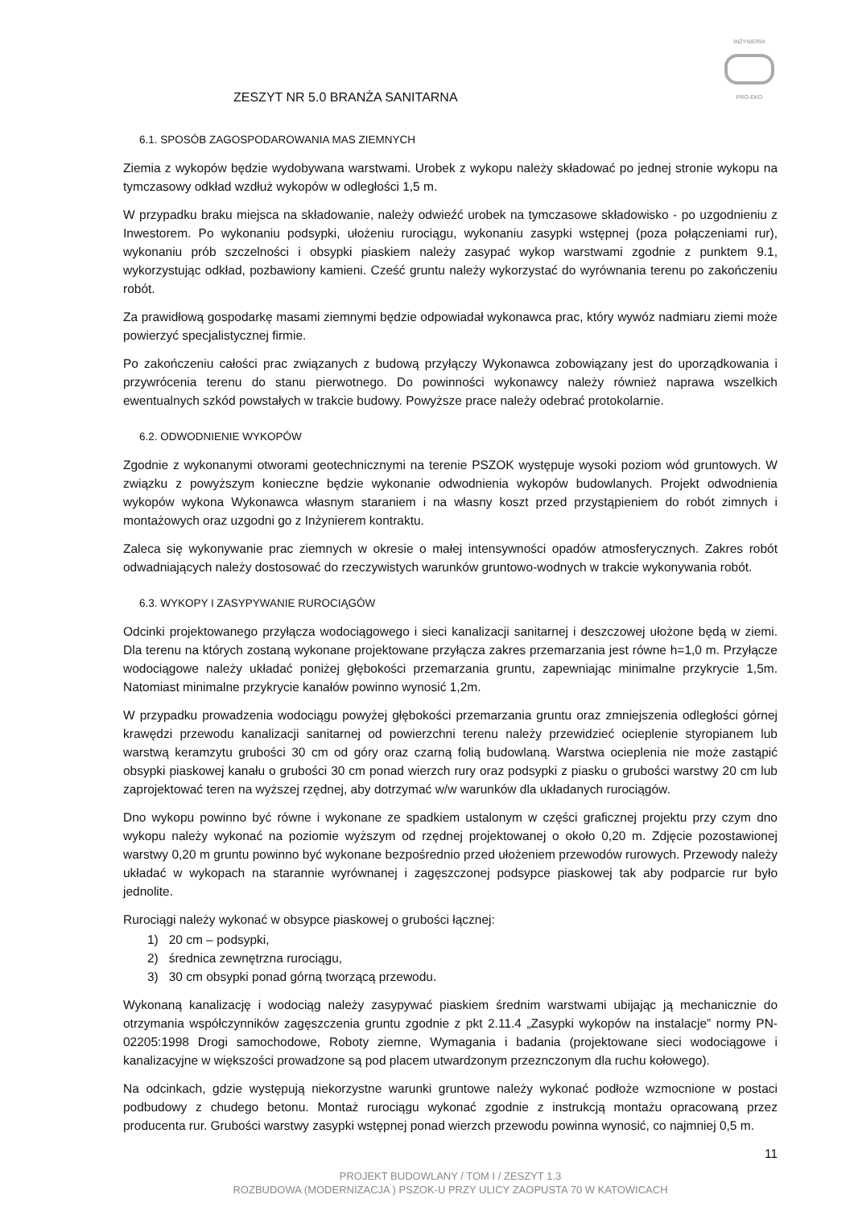ZESZYT NR 5.0 BRANŻA SANITARNA
INŻYNIERIA
PRO-EKO
6.1. SPOSÓB ZAGOSPODAROWANIA MAS ZIEMNYCH
Ziemia z wykopów będzie wydobywana warstwami. Urobek z wykopu należy składować po jednej stronie wykopu na tymczasowy odkład wzdłuż wykopów w odległości 1,5 m.
W przypadku braku miejsca na składowanie, należy odwieźć urobek na tymczasowe składowisko - po uzgodnieniu z Inwestorem. Po wykonaniu podsypki, ułożeniu rurociągu, wykonaniu zasypki wstępnej (poza połączeniami rur), wykonaniu prób szczelności i obsypki piaskiem należy zasypać wykop warstwami zgodnie z punktem 9.1, wykorzystując odkład, pozbawiony kamieni. Cześć gruntu należy wykorzystać do wyrównania terenu po zakończeniu robót.
Za prawidłową gospodarkę masami ziemnymi będzie odpowiadał wykonawca prac, który wywóz nadmiaru ziemi może powierzyć specjalistycznej firmie.
Po zakończeniu całości prac związanych z budową przyłączy Wykonawca zobowiązany jest do uporządkowania i przywrócenia terenu do stanu pierwotnego. Do powinności wykonawcy należy również naprawa wszelkich ewentualnych szkód powstałych w trakcie budowy. Powyższe prace należy odebrać protokolarnie.
6.2. ODWODNIENIE WYKOPÓW
Zgodnie z wykonanymi otworami geotechnicznymi na terenie PSZOK występuje wysoki poziom wód gruntowych. W związku z powyższym konieczne będzie wykonanie odwodnienia wykopów budowlanych. Projekt odwodnienia wykopów wykona Wykonawca własnym staraniem i na własny koszt przed przystąpieniem do robót zimnych i montażowych oraz uzgodni go z Inżynierem kontraktu.
Zaleca się wykonywanie prac ziemnych w okresie o małej intensywności opadów atmosferycznych. Zakres robót odwadniających należy dostosować do rzeczywistych warunków gruntowo-wodnych w trakcie wykonywania robót.
6.3. WYKOPY I ZASYPYWANIE RUROCIĄGÓW
Odcinki projektowanego przyłącza wodociągowego i sieci kanalizacji sanitarnej i deszczowej ułożone będą w ziemi. Dla terenu na których zostaną wykonane projektowane przyłącza zakres przemarzania jest równe h=1,0 m. Przyłącze wodociągowe należy układać poniżej głębokości przemarzania gruntu, zapewniając minimalne przykrycie 1,5m. Natomiast minimalne przykrycie kanałów powinno wynosić 1,2m.
W przypadku prowadzenia wodociągu powyżej głębokości przemarzania gruntu oraz zmniejszenia odległości górnej krawędzi przewodu kanalizacji sanitarnej od powierzchni terenu należy przewidzieć ocieplenie styropianem lub warstwą keramzytu grubości 30 cm od góry oraz czarną folią budowlaną. Warstwa ocieplenia nie może zastąpić obsypki piaskowej kanału o grubości 30 cm ponad wierzch rury oraz podsypki z piasku o grubości warstwy 20 cm lub zaprojektować teren na wyższej rzędnej, aby dotrzymać w/w warunków dla układanych rurociągów.
Dno wykopu powinno być równe i wykonane ze spadkiem ustalonym w części graficznej projektu przy czym dno wykopu należy wykonać na poziomie wyższym od rzędnej projektowanej o około 0,20 m. Zdjęcie pozostawionej warstwy 0,20 m gruntu powinno być wykonane bezpośrednio przed ułożeniem przewodów rurowych. Przewody należy układać w wykopach na starannie wyrównanej i zagęszczonej podsypce piaskowej tak aby podparcie rur było jednolite.
Rurociągi należy wykonać w obsypce piaskowej o grubości łącznej:
1) 20 cm – podsypki,
2) średnica zewnętrzna rurociągu,
3) 30 cm obsypki ponad górną tworzącą przewodu.
Wykonaną kanalizację i wodociąg należy zasypywać piaskiem średnim warstwami ubijając ją mechanicznie do otrzymania współczynników zagęszczenia gruntu zgodnie z pkt 2.11.4 „Zasypki wykopów na instalacje” normy PN-02205:1998 Drogi samochodowe, Roboty ziemne, Wymagania i badania (projektowane sieci wodociągowe i kanalizacyjne w większości prowadzone są pod placem utwardzonym przeznczonym dla ruchu kołowego).
Na odcinkach, gdzie występują niekorzystne warunki gruntowe należy wykonać podłoże wzmocnione w postaci podbudowy z chudego betonu. Montaż rurociągu wykonać zgodnie z instrukcją montażu opracowaną przez producenta rur. Grubości warstwy zasypki wstępnej ponad wierzch przewodu powinna wynosić, co najmniej 0,5 m.
11
PROJEKT BUDOWLANY / TOM I / ZESZYT 1.3
ROZBUDOWA (MODERNIZACJA ) PSZOK-U PRZY ULICY ZAOPUSTA 70 W KATOWICACH